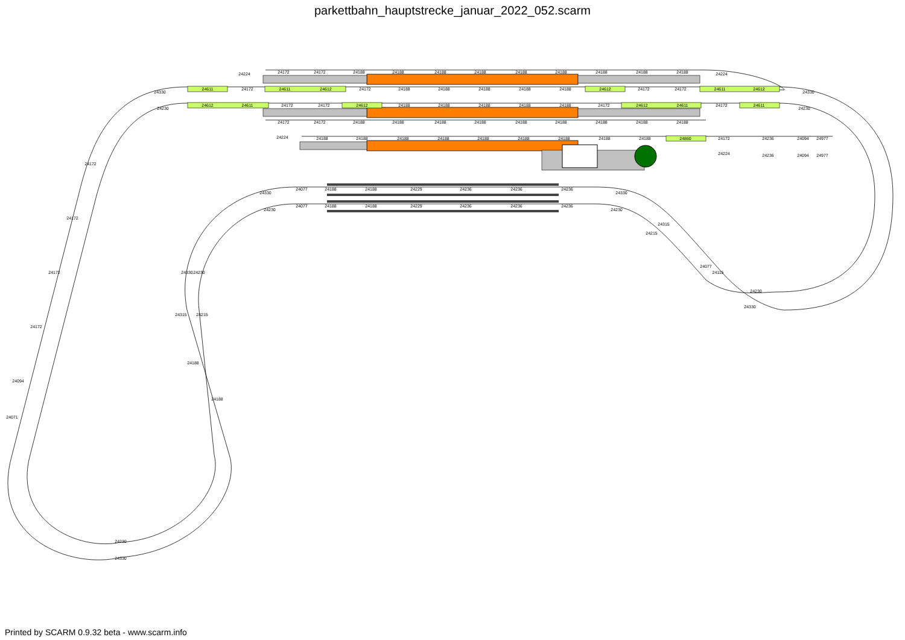parkettbahn_hauptstrecke_januar_2022_052.scarm
24172
24172
24188
24188
24188
24188
24188
24188
24188
24188
24188
24611
24172
24611
24612
24172
24188
24188
24188
24188
24188
24612
24172
24172
24611
24612
24612
24611
24172
24172
24612
24188
24188
24188
24188
24188
24172
24612
24611
24172
24611
24172
24172
24188
24188
24188
24188
24188
24188
24188
24188
24188
24188
24188
24188
24188
24188
24188
24188
24188
24188
24860
24172
24236
24094
24977
24236
24094
24977
24077
24188
24188
24229
24236
24236
24236
24077
24188
24188
24229
24236
24236
24236
24224
24224
24330
24330
24230
24230
24224
24224
24330
24330
24230
24230
24230
24330
24230
24330
24172
24172
24172
24172
24094
24071
24330
24230
24315
24215
24188
24188
24315
24215
24077
24115
Printed by SCARM 0.9.32 beta - www.scarm.info